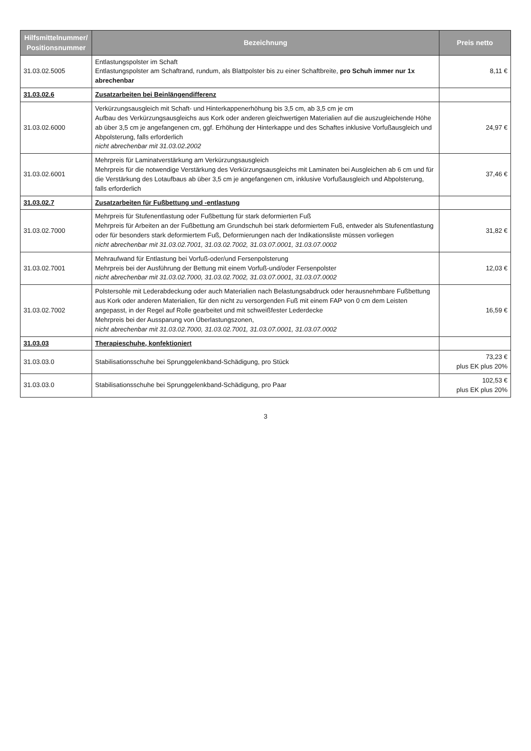| Hilfsmittelnummer/ Positionsnummer | Bezeichnung | Preis netto |
| --- | --- | --- |
| 31.03.02.5005 | Entlastungspolster im Schaft Entlastungspolster am Schaftrand, rundum, als Blattpolster bis zu einer Schaftbreite, pro Schuh immer nur 1x abrechenbar | 8,11 € |
| 31.03.02.6 | Zusatzarbeiten bei Beinlängendifferenz | |
| 31.03.02.6000 | Verkürzungsausgleich mit Schaft- und Hinterkappenerhöhung bis 3,5 cm, ab 3,5 cm je cm Aufbau des Verkürzungsausgleichs aus Kork oder anderen gleichwertigen Materialien auf die auszugleichende Höhe ab über 3,5 cm je angefangenen cm, ggf. Erhöhung der Hinterkappe und des Schaftes inklusive Vorfußausgleich und Abpolsterung, falls erforderlich nicht abrechenbar mit 31.03.02.2002 | 24,97 € |
| 31.03.02.6001 | Mehrpreis für Laminatverstärkung am Verkürzungsausgleich Mehrpreis für die notwendige Verstärkung des Verkürzungsausgleichs mit Laminaten bei Ausgleichen ab 6 cm und für die Verstärkung des Lotaufbaus ab über 3,5 cm je angefangenen cm, inklusive Vorfußausgleich und Abpolsterung, falls erforderlich | 37,46 € |
| 31.03.02.7 | Zusatzarbeiten für Fußbettung und -entlastung | |
| 31.03.02.7000 | Mehrpreis für Stufenentlastung oder Fußbettung für stark deformierten Fuß Mehrpreis für Arbeiten an der Fußbettung am Grundschuh bei stark deformiertem Fuß, entweder als Stufenentlastung oder für besonders stark deformiertem Fuß, Deformierungen nach der Indikationsliste müssen vorliegen nicht abrechenbar mit 31.03.02.7001, 31.03.02.7002, 31.03.07.0001, 31.03.07.0002 | 31,82 € |
| 31.03.02.7001 | Mehraufwand für Entlastung bei Vorfuß-oder/und Fersenpolsterung Mehrpreis bei der Ausführung der Bettung mit einem Vorfuß-und/oder Fersenpolster nicht abrechenbar mit 31.03.02.7000, 31.03.02.7002, 31.03.07.0001, 31.03.07.0002 | 12,03 € |
| 31.03.02.7002 | Polstersohle mit Lederabdeckung oder auch Materialien nach Belastungsabdruck oder herausnehmbare Fußbettung aus Kork oder anderen Materialien, für den nicht zu versorgenden Fuß mit einem FAP von 0 cm dem Leisten angepasst, in der Regel auf Rolle gearbeitet und mit schweißfester Lederdecke Mehrpreis bei der Aussparung von Überlastungszonen, nicht abrechenbar mit 31.03.02.7000, 31.03.02.7001, 31.03.07.0001, 31.03.07.0002 | 16,59 € |
| 31.03.03 | Therapieschuhe, konfektioniert | |
| 31.03.03.0 | Stabilisationsschuhe bei Sprunggelenkband-Schädigung, pro Stück | 73,23 € plus EK plus 20% |
| 31.03.03.0 | Stabilisationsschuhe bei Sprunggelenkband-Schädigung, pro Paar | 102,53 € plus EK plus 20% |
3